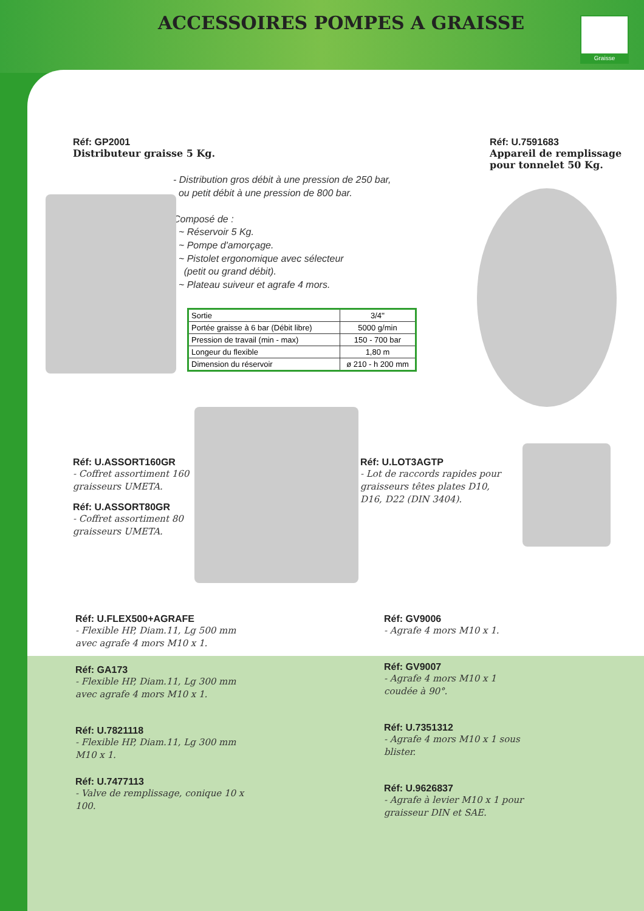ACCESSOIRES POMPES A GRAISSE Graisse
Réf: GP2001
Distributeur graisse 5 Kg.
- Distribution gros débit à une pression de 250 bar,
ou petit débit à une pression de 800 bar.
Composé de :
~ Réservoir 5 Kg.
~ Pompe d'amorçage.
~ Pistolet ergonomique avec sélecteur
(petit ou grand débit).
~ Plateau suiveur et agrafe 4 mors.
| Sortie | 3/4'' |
| Portée graisse à 6 bar (Débit libre) | 5000 g/min |
| Pression de travail (min - max) | 150 - 700 bar |
| Longeur du flexible | 1,80 m |
| Dimension du réservoir | ø 210 - h 200 mm |
Réf: U.7591683
Appareil de remplissage pour tonnelet 50 Kg.
Réf: U.ASSORT160GR
- Coffret assortiment 160 graisseurs UMETA.
Réf: U.ASSORT80GR
- Coffret assortiment 80 graisseurs UMETA.
Réf: U.LOT3AGTP
- Lot de raccords rapides pour graisseurs têtes plates D10, D16, D22 (DIN 3404).
Réf: U.FLEX500+AGRAFE
- Flexible HP, Diam.11, Lg 500 mm avec agrafe 4 mors M10 x 1.
Réf: GA173
- Flexible HP, Diam.11, Lg 300 mm avec agrafe 4 mors M10 x 1.
Réf: U.7821118
- Flexible HP, Diam.11, Lg 300 mm M10 x 1.
Réf: U.7477113
- Valve de remplissage, conique 10 x 100.
Réf: GV9006
- Agrafe 4 mors M10 x 1.
Réf: GV9007
- Agrafe 4 mors M10 x 1 coudée à 90°.
Réf: U.7351312
- Agrafe 4 mors M10 x 1 sous blister.
Réf: U.9626837
- Agrafe à levier M10 x 1 pour graisseur DIN et SAE.